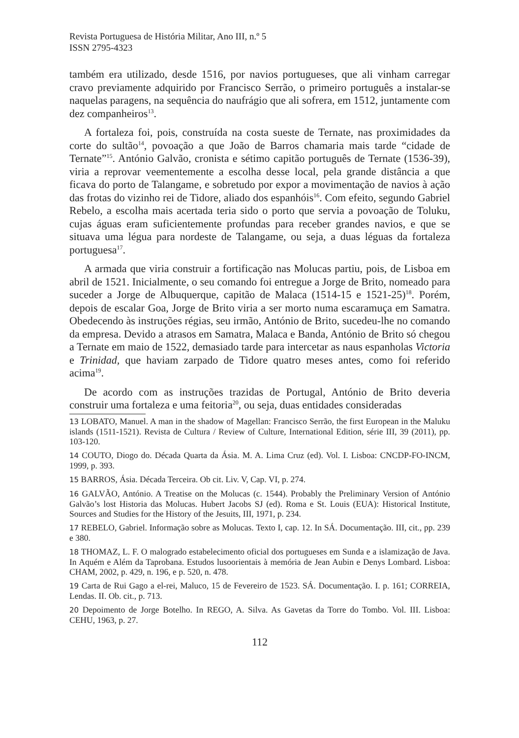Revista Portuguesa de História Militar, Ano III, n.º 5
ISSN 2795-4323
também era utilizado, desde 1516, por navios portugueses, que ali vinham carregar cravo previamente adquirido por Francisco Serrão, o primeiro português a instalar-se naquelas paragens, na sequência do naufrágio que ali sofrera, em 1512, juntamente com dez companheiros<sup>13</sup>.
A fortaleza foi, pois, construída na costa sueste de Ternate, nas proximidades da corte do sultão<sup>14</sup>, povoação a que João de Barros chamaria mais tarde “cidade de Ternate”<sup>15</sup>. António Galvão, cronista e sétimo capitão português de Ternate (1536-39), viria a reprovar veementemente a escolha desse local, pela grande distância a que ficava do porto de Talangame, e sobretudo por expor a movimentação de navios à ação das frotas do vizinho rei de Tidore, aliado dos espanhóis<sup>16</sup>. Com efeito, segundo Gabriel Rebelo, a escolha mais acertada teria sido o porto que servia a povoação de Toluku, cujas águas eram suficientemente profundas para receber grandes navios, e que se situava uma légua para nordeste de Talangame, ou seja, a duas léguas da fortaleza portuguesa<sup>17</sup>.
A armada que viria construir a fortificação nas Molucas partiu, pois, de Lisboa em abril de 1521. Inicialmente, o seu comando foi entregue a Jorge de Brito, nomeado para suceder a Jorge de Albuquerque, capitão de Malaca (1514-15 e 1521-25)<sup>18</sup>. Porém, depois de escalar Goa, Jorge de Brito viria a ser morto numa escaramuça em Samatra. Obedecendo às instruções régias, seu irmão, António de Brito, sucedeu-lhe no comando da empresa. Devido a atrasos em Samatra, Malaca e Banda, António de Brito só chegou a Ternate em maio de 1522, demasiado tarde para intercetar as naus espanholas Victoria e Trinidad, que haviam zarpado de Tidore quatro meses antes, como foi referido acima<sup>19</sup>.
De acordo com as instruções trazidas de Portugal, António de Brito deveria construir uma fortaleza e uma feitoria<sup>20</sup>, ou seja, duas entidades consideradas
13 LOBATO, Manuel. A man in the shadow of Magellan: Francisco Serrão, the first European in the Maluku islands (1511-1521). Revista de Cultura / Review of Culture, International Edition, série III, 39 (2011), pp. 103-120.
14 COUTO, Diogo do. Década Quarta da Ásia. M. A. Lima Cruz (ed). Vol. I. Lisboa: CNCDP-FO-INCM, 1999, p. 393.
15 BARROS, Ásia. Década Terceira. Ob cit. Liv. V, Cap. VI, p. 274.
16 GALVÃO, António. A Treatise on the Molucas (c. 1544). Probably the Preliminary Version of António Galvão’s lost Historia das Molucas. Hubert Jacobs SJ (ed). Roma e St. Louis (EUA): Historical Institute, Sources and Studies for the History of the Jesuits, III, 1971, p. 234.
17 REBELO, Gabriel. Informação sobre as Molucas. Texto I, cap. 12. In SÁ. Documentação. III, cit., pp. 239 e 380.
18 THOMAZ, L. F. O malogrado estabelecimento oficial dos portugueses em Sunda e a islamização de Java. In Aquém e Além da Taprobana. Estudos lusoorientais à memória de Jean Aubin e Denys Lombard. Lisboa: CHAM, 2002, p. 429, n. 196, e p. 520, n. 478.
19 Carta de Rui Gago a el-rei, Maluco, 15 de Fevereiro de 1523. SÁ. Documentação. I. p. 161; CORREIA, Lendas. II. Ob. cit., p. 713.
20 Depoimento de Jorge Botelho. In REGO, A. Silva. As Gavetas da Torre do Tombo. Vol. III. Lisboa: CEHU, 1963, p. 27.
112